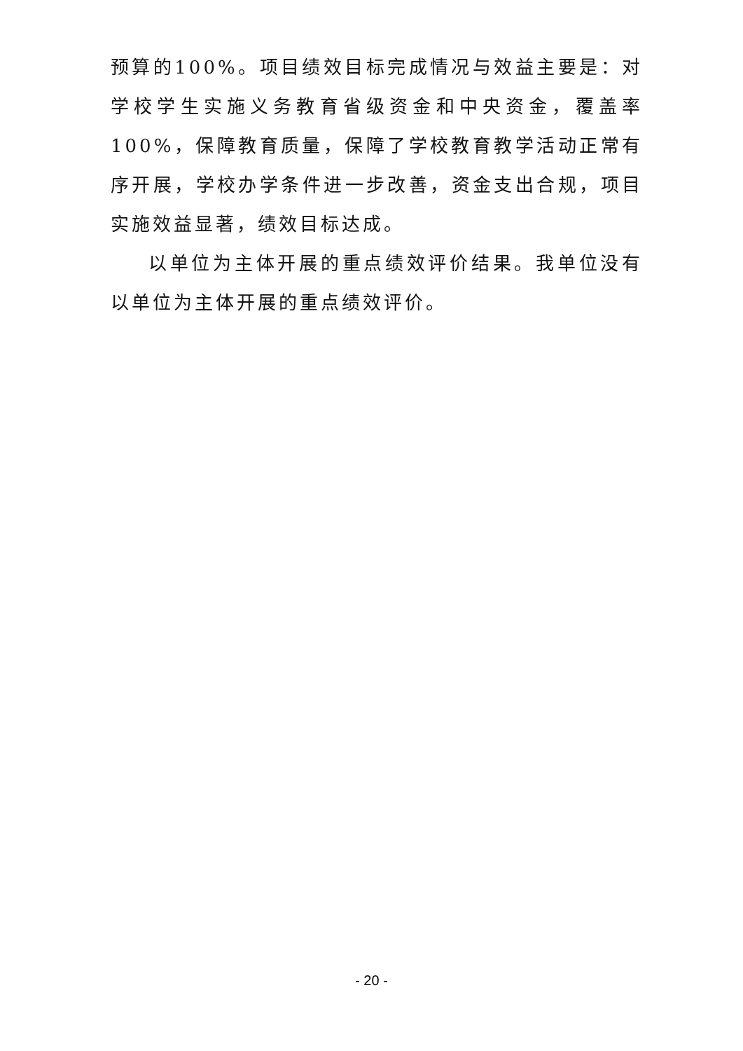预算的100%。项目绩效目标完成情况与效益主要是：对学校学生实施义务教育省级资金和中央资金，覆盖率100%，保障教育质量，保障了学校教育教学活动正常有序开展，学校办学条件进一步改善，资金支出合规，项目实施效益显著，绩效目标达成。
以单位为主体开展的重点绩效评价结果。我单位没有以单位为主体开展的重点绩效评价。
- 20 -